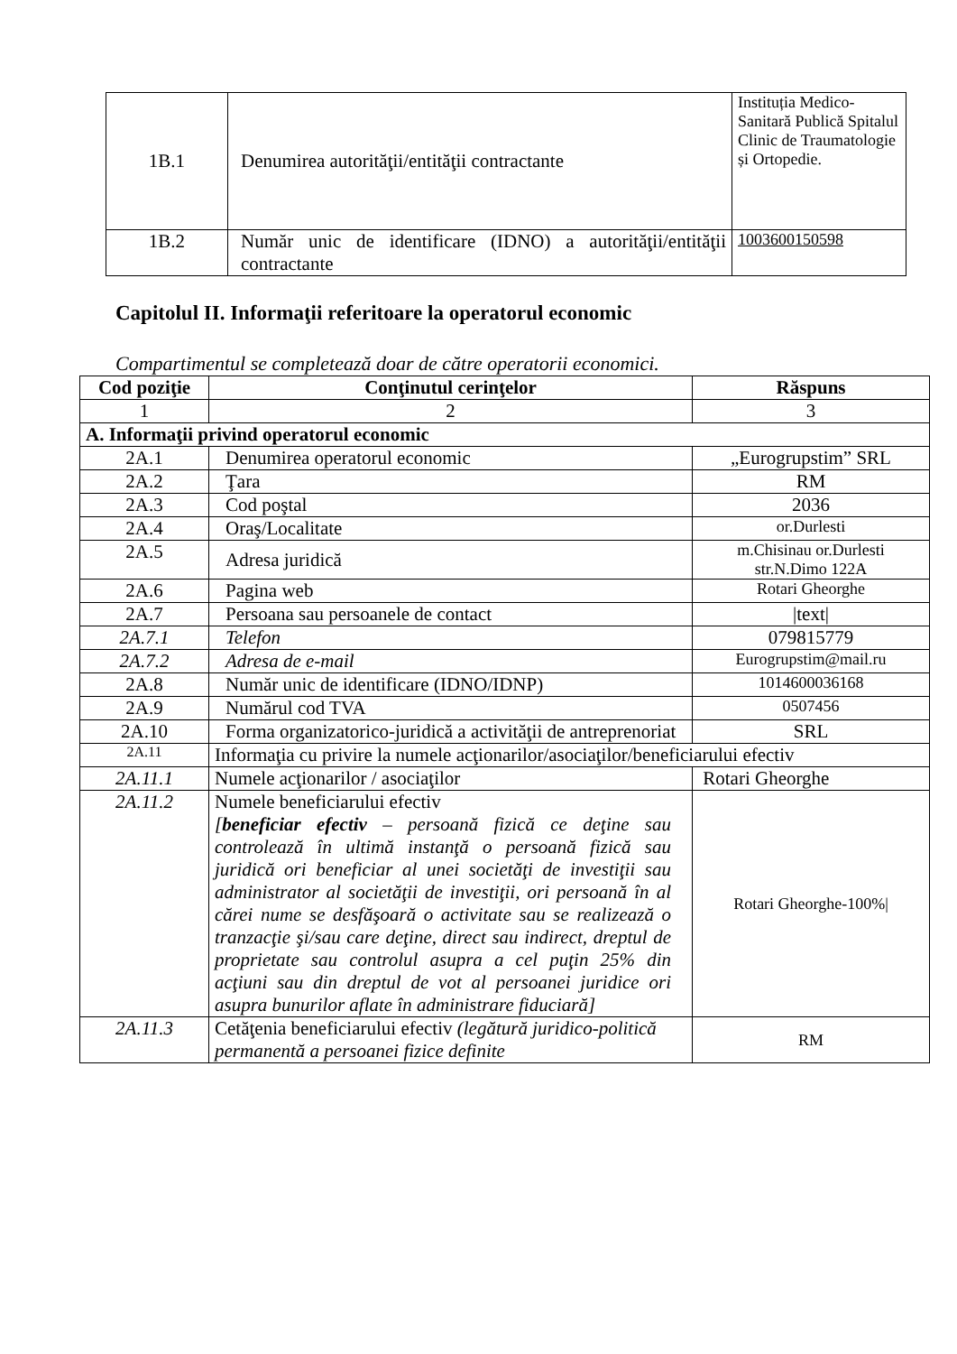| 1B.1 | Denumirea autorităţii/entităţii contractante | Instituția Medico-Sanitară Publică Spitalul Clinic de Traumatologie și Ortopedie. |
| 1B.2 | Număr unic de identificare (IDNO) a autorităţii/entităţii contractante | 1003600150598 |
Capitolul II. Informaţii referitoare la operatorul economic
Compartimentul se completează doar de către operatorii economici.
| Cod poziţie | Conţinutul cerinţelor | Răspuns |
| --- | --- | --- |
| 1 | 2 | 3 |
| A. Informaţii privind operatorul economic | | |
| 2A.1 | Denumirea operatorul economic | „Eurogrupstim” SRL |
| 2A.2 | Ţara | RM |
| 2A.3 | Cod poştal | 2036 |
| 2A.4 | Oraş/Localitate | or.Durlesti |
| 2A.5 | Adresa juridică | m.Chisinau or.Durlesti str.N.Dimo 122A |
| 2A.6 | Pagina web | Rotari Gheorghe |
| 2A.7 | Persoana sau persoanele de contact | /text/ |
| 2A.7.1 | Telefon | 079815779 |
| 2A.7.2 | Adresa de e-mail | Eurogrupstim@mail.ru |
| 2A.8 | Număr unic de identificare (IDNO/IDNP) | 1014600036168 |
| 2A.9 | Numărul cod TVA | 0507456 |
| 2A.10 | Forma organizatorico-juridică a activităţii de antreprenoriat | SRL |
| 2A.11 | Informaţia cu privire la numele acţionarilor/asociaţilor/beneficiarului efectiv | |
| 2A.11.1 | Numele acţionarilor / asociaţilor | Rotari Gheorghe |
| 2A.11.2 | Numele beneficiarului efectiv [ beneficiar efectiv – persoană fizică ce deţine sau controlează în ultimă instanţă o persoană fizică sau juridică ori beneficiar al unei societăţi de investiţii sau administrator al societăţii de investiţii, ori persoană în al cărei nume se desfăşoară o activitate sau se realizează o tranzacţie şi/sau care deţine, direct sau indirect, dreptul de proprietate sau controlul asupra a cel puţin 25% din acţiuni sau din dreptul de vot al persoanei juridice ori asupra bunurilor aflate în administrare fiduciară] | Rotari Gheorghe-100%/ |
| 2A.11.3 | Cetăţenia beneficiarului efectiv (legătură juridico-politică permanentă a persoanei fizice definite | RM |